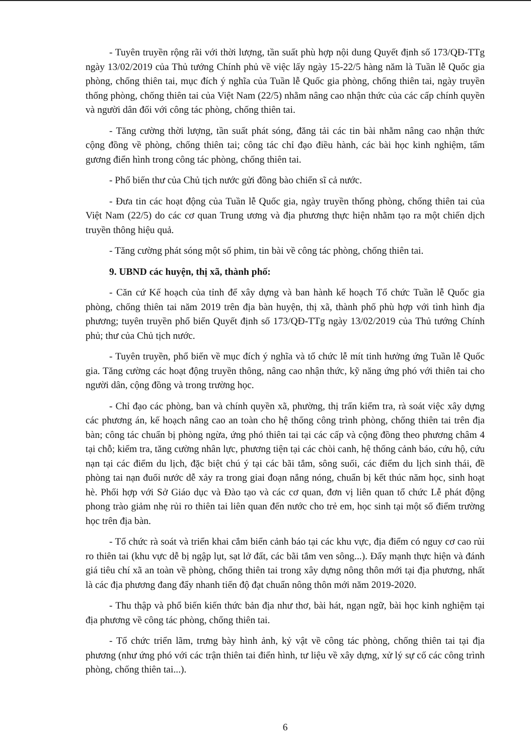- Tuyên truyền rộng rãi với thời lượng, tần suất phù hợp nội dung Quyết định số 173/QĐ-TTg ngày 13/02/2019 của Thủ tướng Chính phủ về việc lấy ngày 15-22/5 hàng năm là Tuần lễ Quốc gia phòng, chống thiên tai, mục đích ý nghĩa của Tuần lễ Quốc gia phòng, chống thiên tai, ngày truyền thống phòng, chống thiên tai của Việt Nam (22/5) nhằm nâng cao nhận thức của các cấp chính quyền và người dân đối với công tác phòng, chống thiên tai.
- Tăng cường thời lượng, tần suất phát sóng, đăng tải các tin bài nhằm nâng cao nhận thức cộng đồng về phòng, chống thiên tai; công tác chỉ đạo điều hành, các bài học kinh nghiệm, tấm gương điển hình trong công tác phòng, chống thiên tai.
- Phổ biến thư của Chủ tịch nước gửi đồng bào chiến sĩ cả nước.
- Đưa tin các hoạt động của Tuần lễ Quốc gia, ngày truyền thống phòng, chống thiên tai của Việt Nam (22/5) do các cơ quan Trung ương và địa phương thực hiện nhằm tạo ra một chiến dịch truyền thông hiệu quả.
- Tăng cường phát sóng một số phim, tin bài về công tác phòng, chống thiên tai.
9. UBND các huyện, thị xã, thành phố:
- Căn cứ Kế hoạch của tỉnh để xây dựng và ban hành kế hoạch Tổ chức Tuần lễ Quốc gia phòng, chống thiên tai năm 2019 trên địa bàn huyện, thị xã, thành phố phù hợp với tình hình địa phương; tuyên truyền phổ biến Quyết định số 173/QĐ-TTg ngày 13/02/2019 của Thủ tướng Chính phủ; thư của Chủ tịch nước.
- Tuyên truyền, phổ biến về mục đích ý nghĩa và tổ chức lễ mít tinh hưởng ứng Tuần lễ Quốc gia. Tăng cường các hoạt động truyền thông, nâng cao nhận thức, kỹ năng ứng phó với thiên tai cho người dân, cộng đồng và trong trường học.
- Chỉ đạo các phòng, ban và chính quyền xã, phường, thị trấn kiểm tra, rà soát việc xây dựng các phương án, kế hoạch nâng cao an toàn cho hệ thống công trình phòng, chống thiên tai trên địa bàn; công tác chuẩn bị phòng ngừa, ứng phó thiên tai tại các cấp và cộng đồng theo phương châm 4 tại chỗ; kiểm tra, tăng cường nhân lực, phương tiện tại các chòi canh, hệ thống cảnh báo, cứu hộ, cứu nạn tại các điểm du lịch, đặc biệt chú ý tại các bãi tắm, sông suối, các điểm du lịch sinh thái, đề phòng tai nạn đuối nước dễ xảy ra trong giai đoạn nắng nóng, chuẩn bị kết thúc năm học, sinh hoạt hè. Phối hợp với Sở Giáo dục và Đào tạo và các cơ quan, đơn vị liên quan tổ chức Lễ phát động phong trào giảm nhẹ rủi ro thiên tai liên quan đến nước cho trẻ em, học sinh tại một số điểm trường học trên địa bàn.
- Tổ chức rà soát và triển khai cắm biển cảnh báo tại các khu vực, địa điểm có nguy cơ cao rủi ro thiên tai (khu vực dễ bị ngập lụt, sạt lở đất, các bãi tắm ven sông...). Đẩy mạnh thực hiện và đánh giá tiêu chí xã an toàn về phòng, chống thiên tai trong xây dựng nông thôn mới tại địa phương, nhất là các địa phương đang đẩy nhanh tiến độ đạt chuẩn nông thôn mới năm 2019-2020.
- Thu thập và phổ biến kiến thức bản địa như thơ, bài hát, ngạn ngữ, bài học kinh nghiệm tại địa phương về công tác phòng, chống thiên tai.
- Tổ chức triển lãm, trưng bày hình ảnh, kỷ vật về công tác phòng, chống thiên tai tại địa phương (như ứng phó với các trận thiên tai điển hình, tư liệu về xây dựng, xử lý sự cố các công trình phòng, chống thiên tai...).
6